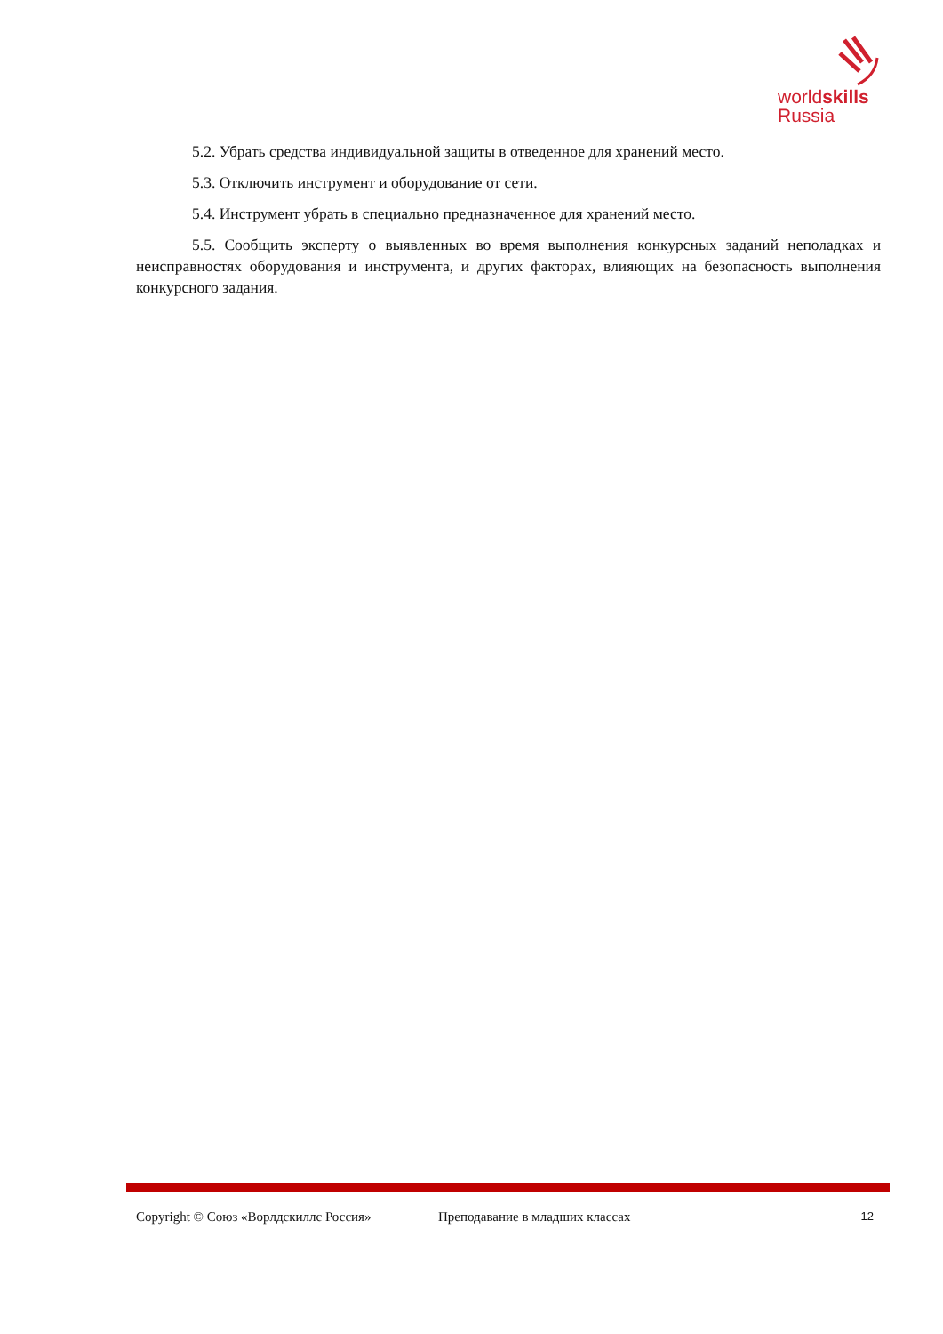worldskills
Russia
5.2. Убрать средства индивидуальной защиты в отведенное для хранений место.
5.3. Отключить инструмент и оборудование от сети.
5.4. Инструмент убрать в специально предназначенное для хранений место.
5.5. Сообщить эксперту о выявленных во время выполнения конкурсных заданий неполадках и неисправностях оборудования и инструмента, и других факторах, влияющих на безопасность выполнения конкурсного задания.
Copyright © Союз «Ворлдскиллс Россия» Преподавание в младших классах 12